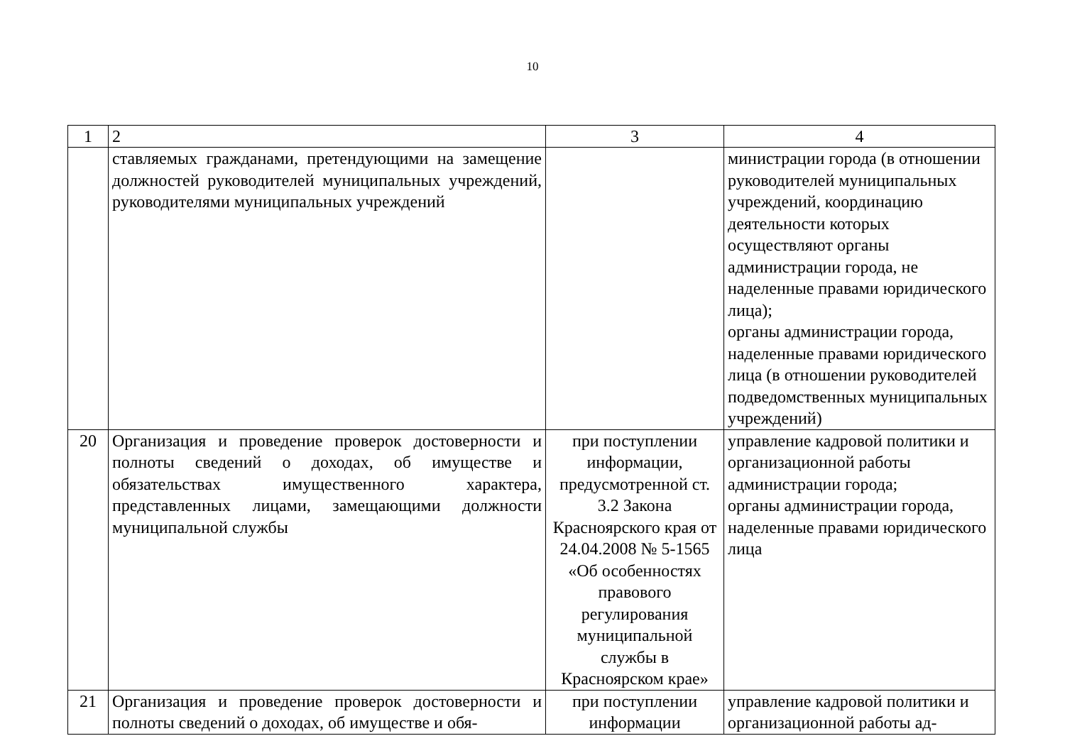10
| 1 | 2 | 3 | 4 |
| --- | --- | --- | --- |
| | ставляемых гражданами, претендующими на замещение должностей руководителей муниципальных учреждений, руководителями муниципальных учреждений | | министрации города (в отношении руководителей муниципальных учреждений, координацию деятельности которых осуществляют органы администрации города, не наделенные правами юридического лица); органы администрации города, наделенные правами юридического лица (в отношении руководителей подведомственных муниципальных учреждений) |
| 20 | Организация и проведение проверок достоверности и полноты сведений о доходах, об имуществе и обязательствах имущественного характера, представленных лицами, замещающими должности муниципальной службы | при поступлении информации, предусмотренной ст. 3.2 Закона Красноярского края от 24.04.2008 № 5-1565 «Об особенностях правового регулирования муниципальной службы в Красноярском крае» | управление кадровой политики и организационной работы администрации города; органы администрации города, наделенные правами юридического лица |
| 21 | Организация и проведение проверок достоверности и полноты сведений о доходах, об имуществе и обя- | при поступлении информации | управление кадровой политики и организационной работы ад- |